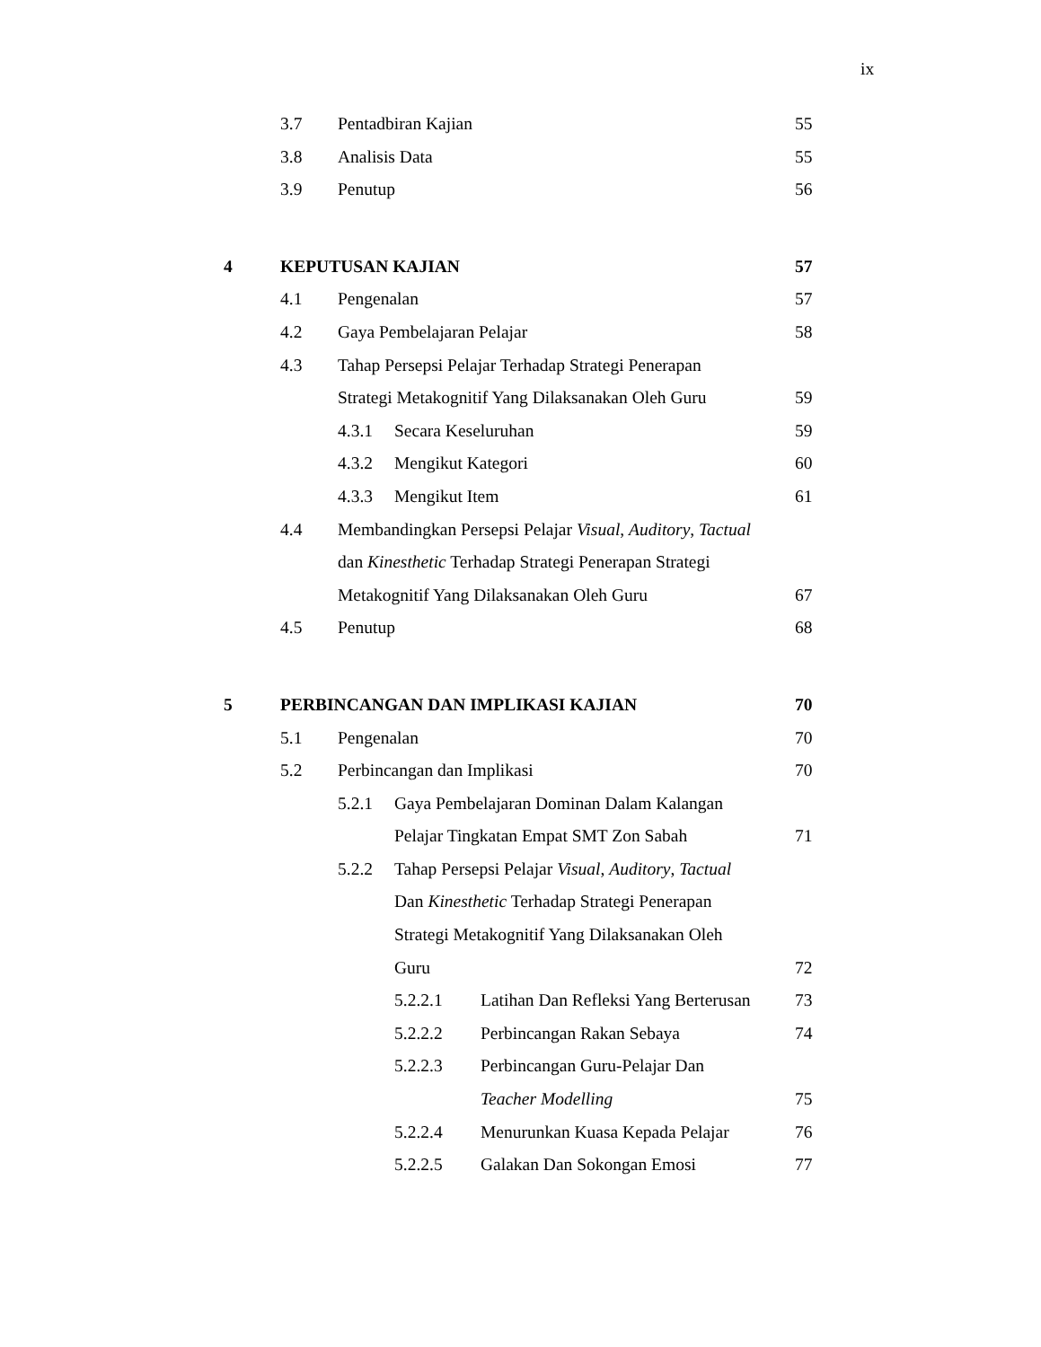ix
3.7 Pentadbiran Kajian 55
3.8 Analisis Data 55
3.9 Penutup 56
4 KEPUTUSAN KAJIAN 57
4.1 Pengenalan 57
4.2 Gaya Pembelajaran Pelajar 58
4.3 Tahap Persepsi Pelajar Terhadap Strategi Penerapan Strategi Metakognitif Yang Dilaksanakan Oleh Guru 59
4.3.1 Secara Keseluruhan 59
4.3.2 Mengikut Kategori 60
4.3.3 Mengikut Item 61
4.4 Membandingkan Persepsi Pelajar Visual, Auditory, Tactual dan Kinesthetic Terhadap Strategi Penerapan Strategi Metakognitif Yang Dilaksanakan Oleh Guru 67
4.5 Penutup 68
5 PERBINCANGAN DAN IMPLIKASI KAJIAN 70
5.1 Pengenalan 70
5.2 Perbincangan dan Implikasi 70
5.2.1 Gaya Pembelajaran Dominan Dalam Kalangan Pelajar Tingkatan Empat SMT Zon Sabah 71
5.2.2 Tahap Persepsi Pelajar Visual, Auditory, Tactual Dan Kinesthetic Terhadap Strategi Penerapan Strategi Metakognitif Yang Dilaksanakan Oleh Guru 72
5.2.2.1 Latihan Dan Refleksi Yang Berterusan 73
5.2.2.2 Perbincangan Rakan Sebaya 74
5.2.2.3 Perbincangan Guru-Pelajar Dan Teacher Modelling 75
5.2.2.4 Menurunkan Kuasa Kepada Pelajar 76
5.2.2.5 Galakan Dan Sokongan Emosi 77